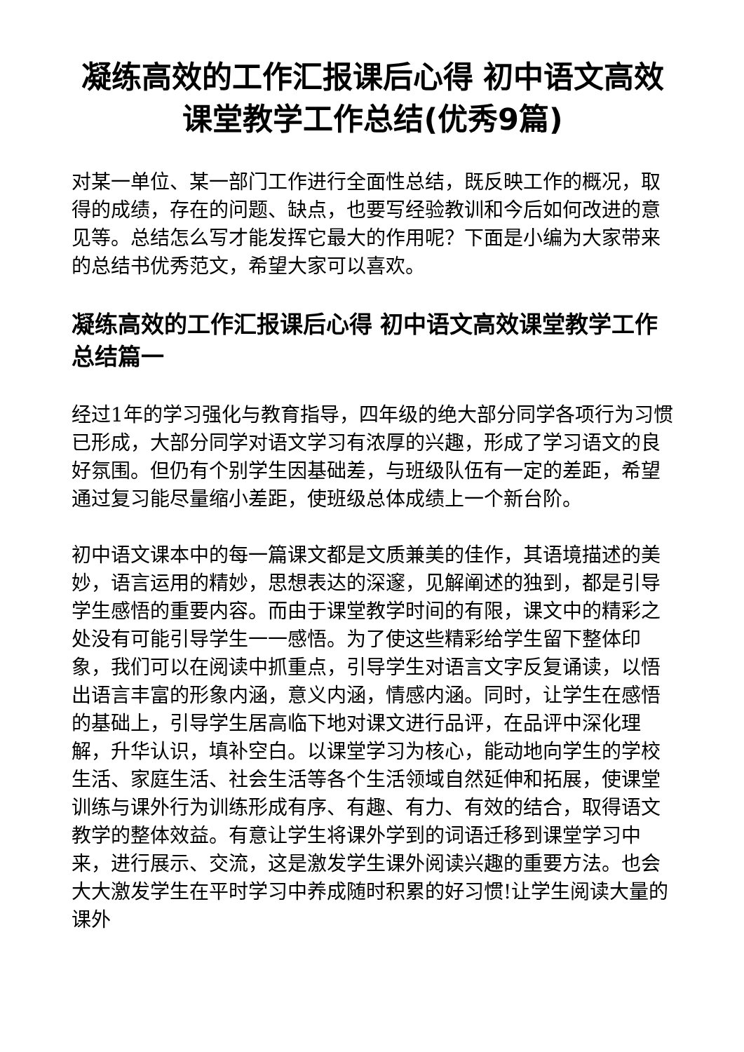凝练高效的工作汇报课后心得 初中语文高效课堂教学工作总结(优秀9篇)
对某一单位、某一部门工作进行全面性总结，既反映工作的概况，取得的成绩，存在的问题、缺点，也要写经验教训和今后如何改进的意见等。总结怎么写才能发挥它最大的作用呢？下面是小编为大家带来的总结书优秀范文，希望大家可以喜欢。
凝练高效的工作汇报课后心得 初中语文高效课堂教学工作总结篇一
经过1年的学习强化与教育指导，四年级的绝大部分同学各项行为习惯已形成，大部分同学对语文学习有浓厚的兴趣，形成了学习语文的良好氛围。但仍有个别学生因基础差，与班级队伍有一定的差距，希望通过复习能尽量缩小差距，使班级总体成绩上一个新台阶。
初中语文课本中的每一篇课文都是文质兼美的佳作，其语境描述的美妙，语言运用的精妙，思想表达的深邃，见解阐述的独到，都是引导学生感悟的重要内容。而由于课堂教学时间的有限，课文中的精彩之处没有可能引导学生一一感悟。为了使这些精彩给学生留下整体印象，我们可以在阅读中抓重点，引导学生对语言文字反复诵读，以悟出语言丰富的形象内涵，意义内涵，情感内涵。同时，让学生在感悟的基础上，引导学生居高临下地对课文进行品评，在品评中深化理解，升华认识，填补空白。以课堂学习为核心，能动地向学生的学校生活、家庭生活、社会生活等各个生活领域自然延伸和拓展，使课堂训练与课外行为训练形成有序、有趣、有力、有效的结合，取得语文教学的整体效益。有意让学生将课外学到的词语迁移到课堂学习中来，进行展示、交流，这是激发学生课外阅读兴趣的重要方法。也会大大激发学生在平时学习中养成随时积累的好习惯!让学生阅读大量的课外